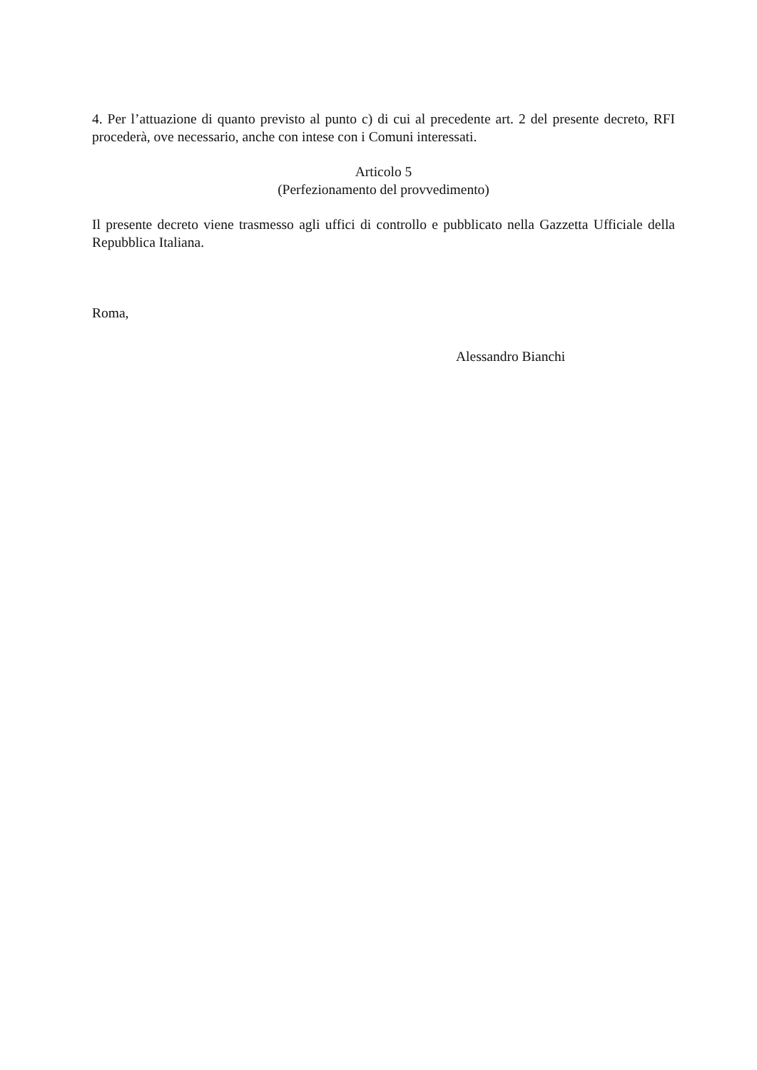4. Per l’attuazione di quanto previsto al punto c) di cui al precedente art. 2 del presente decreto, RFI procederà, ove necessario, anche con intese con i Comuni interessati.
Articolo 5
(Perfezionamento del provvedimento)
Il presente decreto viene trasmesso agli uffici di controllo e pubblicato nella Gazzetta Ufficiale della Repubblica Italiana.
Roma,
Alessandro Bianchi